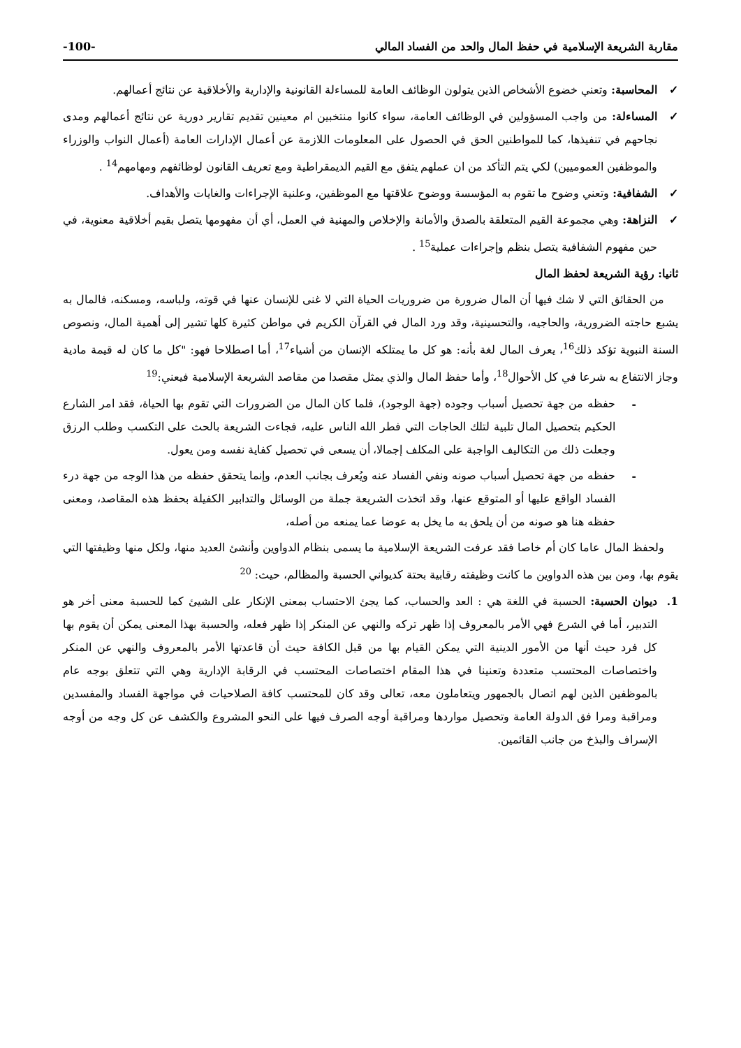مقاربة الشريعة الإسلامية في حفظ المال والحد من الفساد المالي -100-
✓ المحاسبة: وتعني خضوع الأشخاص الذين يتولون الوظائف العامة للمساءلة القانونية والإدارية والأخلاقية عن نتائج أعمالهم.
✓ المساءلة: من واجب المسؤولين في الوظائف العامة، سواء كانوا منتخبين ام معينين تقديم تقارير دورية عن نتائج أعمالهم ومدى نجاحهم في تنفيذها، كما للمواطنين الحق في الحصول على المعلومات اللازمة عن أعمال الإدارات العامة (أعمال النواب والوزراء والموظفين العموميين) لكي يتم التأكد من ان عملهم يتفق مع القيم الديمقراطية ومع تعريف القانون لوظائفهم ومهامهم<sup>14</sup> .
✓ الشفافية: وتعني وضوح ما تقوم به المؤسسة ووضوح علاقتها مع الموظفين، وعلنية الإجراءات والغايات والأهداف.
✓ النزاهة: وهي مجموعة القيم المتعلقة بالصدق والأمانة والإخلاص والمهنية في العمل، أي أن مفهومها يتصل بقيم أخلاقية معنوية، في حين مفهوم الشفافية يتصل بنظم وإجراءات عملية<sup>15</sup> .
ثانيا: رؤية الشريعة لحفظ المال
من الحقائق التي لا شك فيها أن المال ضرورة من ضروريات الحياة التي لا غنى للإنسان عنها في قوته، ولباسه، ومسكنه، فالمال به يشبع حاجته الضرورية، والحاجيه، والتحسينية، وقد ورد المال في القرآن الكريم في مواطن كثيرة كلها تشير إلى أهمية المال، ونصوص السنة النبوية تؤكد ذلك<sup>16</sup>، يعرف المال لغة بأنه: هو كل ما يمتلكه الإنسان من أشياء<sup>17</sup>، أما اصطلاحا فهو: "كل ما كان له قيمة مادية وجاز الانتفاع به شرعا في كل الأحوال<sup>18</sup>، وأما حفظ المال والذي يمثل مقصدا من مقاصد الشريعة الإسلامية فيعني:<sup>19</sup>
- حفظه من جهة تحصيل أسباب وجوده (جهة الوجود)، فلما كان المال من الضرورات التي تقوم بها الحياة، فقد امر الشارع الحكيم بتحصيل المال تلبية لتلك الحاجات التي فطر الله الناس عليه، فجاءت الشريعة بالحث على التكسب وطلب الرزق وجعلت ذلك من التكاليف الواجبة على المكلف إجمالا، أن يسعى في تحصيل كفاية نفسه ومن يعول.
- حفظه من جهة تحصيل أسباب صونه ونفي الفساد عنه ويُعرف بجانب العدم، وإنما يتحقق حفظه من هذا الوجه من جهة درء الفساد الواقع عليها أو المتوقع عنها، وقد اتخذت الشريعة جملة من الوسائل والتدابير الكفيلة بحفظ هذه المقاصد، ومعنى حفظه هنا هو صونه من أن يلحق به ما يخل به عوضا عما يمنعه من أصله،
ولحفظ المال عاما كان أم خاصا فقد عرفت الشريعة الإسلامية ما يسمى بنظام الدواوين وأنشئ العديد منها، ولكل منها وظيفتها التي يقوم بها، ومن بين هذه الدواوين ما كانت وظيفته رقابية بحتة كديواني الحسبة والمظالم، حيث: <sup>20</sup>
1. ديوان الحسبة: الحسبة في اللغة هي : العد والحساب، كما يجئ الاحتساب بمعنى الإنكار على الشيئ كما للحسبة معنى أخر هو التدبير، أما في الشرع فهي الأمر بالمعروف إذا ظهر تركه والنهي عن المنكر إذا ظهر فعله، والحسبة بهذا المعنى يمكن أن يقوم بها كل فرد حيث أنها من الأمور الدينية التي يمكن القيام بها من قبل الكافة حيث أن قاعدتها الأمر بالمعروف والنهي عن المنكر واختصاصات المحتسب متعددة وتعنينا في هذا المقام اختصاصات المحتسب في الرقابة الإدارية وهي التي تتعلق بوجه عام بالموظفين الذين لهم اتصال بالجمهور ويتعاملون معه، تعالى وقد كان للمحتسب كافة الصلاحيات في مواجهة الفساد والمفسدين ومراقبة ومرا فق الدولة العامة وتحصيل مواردها ومراقبة أوجه الصرف فيها على النحو المشروع والكشف عن كل وجه من أوجه الإسراف والبذخ من جانب القائمين.